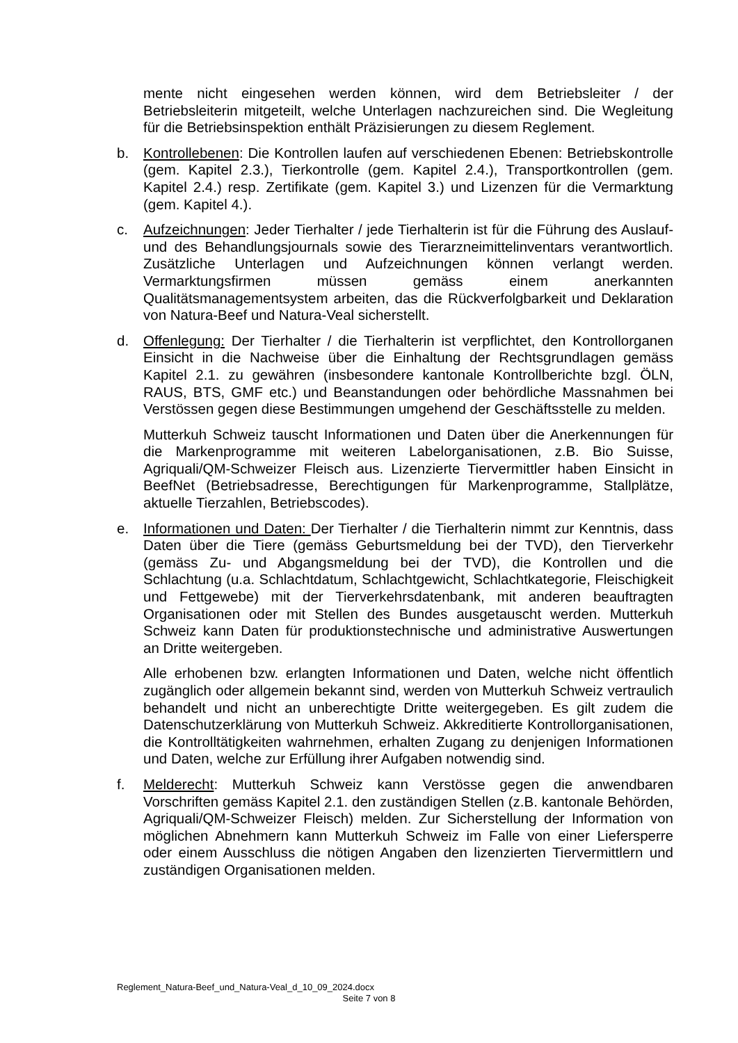mente nicht eingesehen werden können, wird dem Betriebsleiter / der Betriebsleiterin mitgeteilt, welche Unterlagen nachzureichen sind. Die Wegleitung für die Betriebsinspektion enthält Präzisierungen zu diesem Reglement.
b. Kontrollebenen: Die Kontrollen laufen auf verschiedenen Ebenen: Betriebskontrolle (gem. Kapitel 2.3.), Tierkontrolle (gem. Kapitel 2.4.), Transportkontrollen (gem. Kapitel 2.4.) resp. Zertifikate (gem. Kapitel 3.) und Lizenzen für die Vermarktung (gem. Kapitel 4.).
c. Aufzeichnungen: Jeder Tierhalter / jede Tierhalterin ist für die Führung des Auslauf- und des Behandlungsjournals sowie des Tierarzneimittelinventars verantwortlich. Zusätzliche Unterlagen und Aufzeichnungen können verlangt werden. Vermarktungsfirmen müssen gemäss einem anerkannten Qualitätsmanagementsystem arbeiten, das die Rückverfolgbarkeit und Deklaration von Natura-Beef und Natura-Veal sicherstellt.
d. Offenlegung: Der Tierhalter / die Tierhalterin ist verpflichtet, den Kontrollorganen Einsicht in die Nachweise über die Einhaltung der Rechtsgrundlagen gemäss Kapitel 2.1. zu gewähren (insbesondere kantonale Kontrollberichte bzgl. ÖLN, RAUS, BTS, GMF etc.) und Beanstandungen oder behördliche Massnahmen bei Verstössen gegen diese Bestimmungen umgehend der Geschäftsstelle zu melden.
Mutterkuh Schweiz tauscht Informationen und Daten über die Anerkennungen für die Markenprogramme mit weiteren Labelorganisationen, z.B. Bio Suisse, Agriquali/QM-Schweizer Fleisch aus. Lizenzierte Tiervermittler haben Einsicht in BeefNet (Betriebsadresse, Berechtigungen für Markenprogramme, Stallplätze, aktuelle Tierzahlen, Betriebscodes).
e. Informationen und Daten: Der Tierhalter / die Tierhalterin nimmt zur Kenntnis, dass Daten über die Tiere (gemäss Geburtsmeldung bei der TVD), den Tierverkehr (gemäss Zu- und Abgangsmeldung bei der TVD), die Kontrollen und die Schlachtung (u.a. Schlachtdatum, Schlachtgewicht, Schlachtkategorie, Fleischigkeit und Fettgewebe) mit der Tierverkehrsdatenbank, mit anderen beauftragten Organisationen oder mit Stellen des Bundes ausgetauscht werden. Mutterkuh Schweiz kann Daten für produktionstechnische und administrative Auswertungen an Dritte weitergeben.
Alle erhobenen bzw. erlangten Informationen und Daten, welche nicht öffentlich zugänglich oder allgemein bekannt sind, werden von Mutterkuh Schweiz vertraulich behandelt und nicht an unberechtigte Dritte weitergegeben. Es gilt zudem die Datenschutzerklärung von Mutterkuh Schweiz. Akkreditierte Kontrollorganisationen, die Kontrolltätigkeiten wahrnehmen, erhalten Zugang zu denjenigen Informationen und Daten, welche zur Erfüllung ihrer Aufgaben notwendig sind.
f. Melderecht: Mutterkuh Schweiz kann Verstösse gegen die anwendbaren Vorschriften gemäss Kapitel 2.1. den zuständigen Stellen (z.B. kantonale Behörden, Agriquali/QM-Schweizer Fleisch) melden. Zur Sicherstellung der Information von möglichen Abnehmern kann Mutterkuh Schweiz im Falle von einer Liefersperre oder einem Ausschluss die nötigen Angaben den lizenzierten Tiervermittlern und zuständigen Organisationen melden.
Reglement_Natura-Beef_und_Natura-Veal_d_10_09_2024.docx
Seite 7 von 8